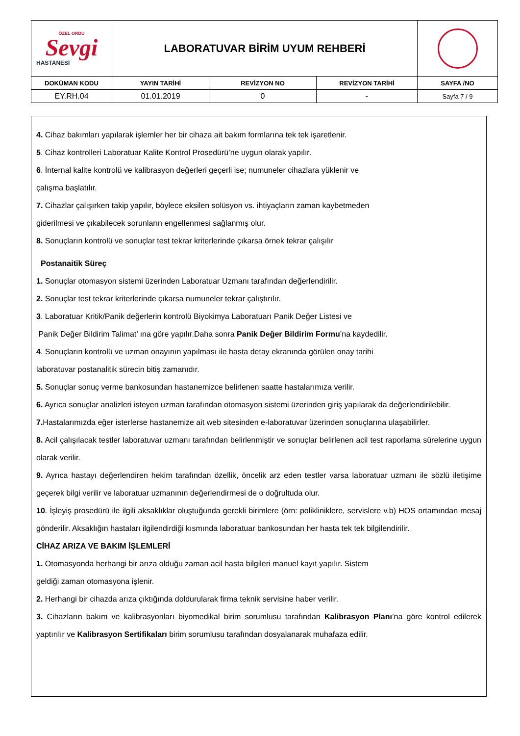| ÖZEL ORDU Sevgi HASTANESİ | LABORATUVAR BİRİM UYUM REHBERİ | | | |
| DOKÜMAN KODU | YAYIN TARİHİ | REVİZYON NO | REVİZYON TARİHİ | SAYFA /NO |
| EY.RH.04 | 01.01.2019 | 0 | - | Sayfa 7 / 9 |
4. Cihaz bakımları yapılarak işlemler her bir cihaza ait bakım formlarına tek tek işaretlenir.
5. Cihaz kontrolleri Laboratuar Kalite Kontrol Prosedürü’ne uygun olarak yapılır.
6. İnternal kalite kontrolü ve kalibrasyon değerleri geçerli ise; numuneler cihazlara yüklenir ve
çalışma başlatılır.
7. Cihazlar çalışırken takip yapılır, böylece eksilen solüsyon vs. ihtiyaçların zaman kaybetmeden
giderilmesi ve çıkabilecek sorunların engellenmesi sağlanmış olur.
8. Sonuçların kontrolü ve sonuçlar test tekrar kriterlerinde çıkarsa örnek tekrar çalışılır
Postanaitik Süreç
1. Sonuçlar otomasyon sistemi üzerinden Laboratuar Uzmanı tarafından değerlendirilir.
2. Sonuçlar test tekrar kriterlerinde çıkarsa numuneler tekrar çalıştırılır.
3. Laboratuar Kritik/Panik değerlerin kontrolü Biyokimya Laboratuarı Panik Değer Listesi ve
Panik Değer Bildirim Talimat’ ına göre yapılır.Daha sonra Panik Değer Bildirim Formu’na kaydedilir.
4. Sonuçların kontrolü ve uzman onayının yapılması ile hasta detay ekranında görülen onay tarihi
laboratuvar postanalitik sürecin bitiş zamanıdır.
5. Sonuçlar sonuç verme bankosundan hastanemizce belirlenen saatte hastalarımıza verilir.
6. Ayrıca sonuçlar analizleri isteyen uzman tarafından otomasyon sistemi üzerinden giriş yapılarak da değerlendirilebilir.
7. Hastalarımızda eğer isterlerse hastanemize ait web sitesinden e-laboratuvar üzerinden sonuçlarına ulaşabilirler.
8. Acil çalışılacak testler laboratuvar uzmanı tarafından belirlenmiştir ve sonuçlar belirlenen acil test raporlama sürelerine uygun olarak verilir.
9. Ayrıca hastayı değerlendiren hekim tarafından özellik, öncelik arz eden testler varsa laboratuar uzmanı ile sözlü iletişime geçerek bilgi verilir ve laboratuar uzmanının değerlendirmesi de o doğrultuda olur.
10. İşleyiş prosedürü ile ilgili aksaklıklar oluştuğunda gerekli birimlere (örn: polikliniklere, servislere v.b) HOS ortamından mesaj gönderilir. Aksaklığın hastaları ilgilendirdiği kısmında laboratuar bankosundan her hasta tek tek bilgilendirilir.
CİHAZ ARIZA VE BAKIM İŞLEMLERİ
1. Otomasyonda herhangi bir arıza olduğu zaman acil hasta bilgileri manuel kayıt yapılır. Sistem
geldiği zaman otomasyona işlenir.
2. Herhangi bir cihazda arıza çıktığında doldurularak firma teknik servisine haber verilir.
3. Cihazların bakım ve kalibrasyonları biyomedikal birim sorumlusu tarafından Kalibrasyon Planı’na göre kontrol edilerek yaptırılır ve Kalibrasyon Sertifikaları birim sorumlusu tarafından dosyalanarak muhafaza edilir.